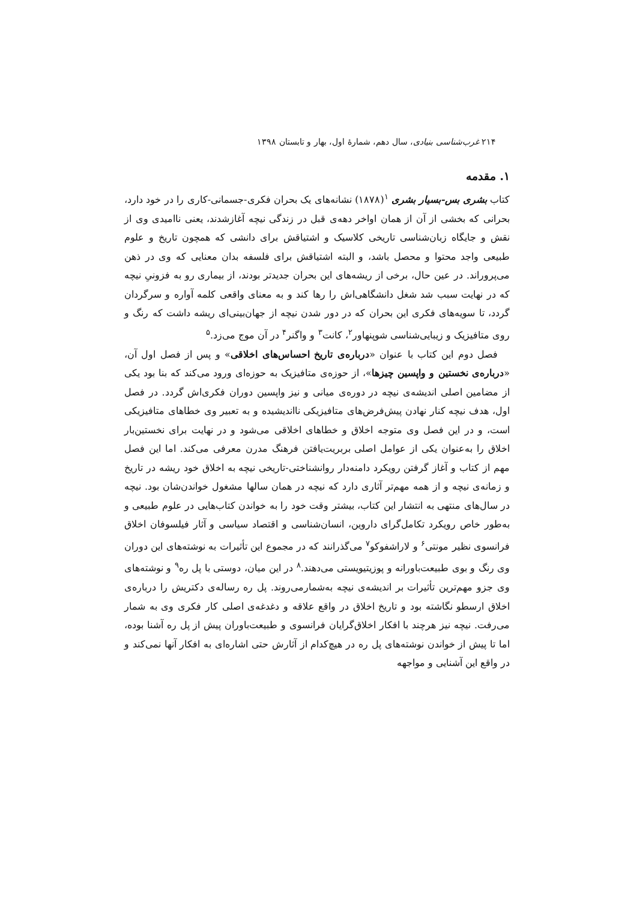۲۱۴ غرب‌شناسی بنیادی، سال دهم، شمارهٔ اول، بهار و تابستان ۱۳۹۸
۱. مقدمه
کتاب بشری بس-بسیار بشری <sup>۱</sup>(۱۸۷۸) نشانه‌های یک بحران فکری-جسمانی-کاری را در خود دارد، بحرانی که بخشی از آن از همان اواخر دهه‌ی قبل در زندگی نیچه آغازشدند، یعنی ناامیدی وی از نقش و جایگاه زبان‌شناسی تاریخی کلاسیک و اشتیاقش برای دانشی که همچون تاریخ و علوم طبیعی واجد محتوا و محصل باشد، و البته اشتیاقش برای فلسفه بدان معنایی که وی در ذهن می‌پروراند. در عین حال، برخی از ریشه‌های این بحران جدیدتر بودند، از بیماری رو به فزونیِ نیچه که در نهایت سبب شد شغل دانشگاهی‌اش را رها کند و به معنای واقعی کلمه آواره و سرگردان گردد، تا سویه‌های فکری این بحران که در دور شدن نیچه از جهان‌بینی‌ای ریشه داشت که رنگ و روی متافیزیک و زیبایی‌شناسی شوپنهاور<sup>۲</sup>، کانت<sup>۳</sup> و واگنر<sup>۴</sup> در آن موج می‌زد.<sup>۵</sup>
فصل دوم این کتاب با عنوان «درباره‌ی تاریخ احساس‌های اخلاقی» و پس از فصل اول آن، «درباره‌ی نخستین و واپسین چیزها»، از حوزه‌ی متافیزیک به حوزه‌ای ورود می‌کند که بنا بود یکی از مضامین اصلی اندیشه‌ی نیچه در دوره‌ی میانی و نیز واپسین دوران فکری‌اش گردد. در فصل اول، هدف نیچه کنار نهادن پیش‌فرض‌های متافیزیکی نااندیشیده و به تعبیر وی خطاهای متافیزیکی است، و در این فصل وی متوجه اخلاق و خطاهای اخلاقی می‌شود و در نهایت برای نخستین‌بار اخلاق را به‌عنوان یکی از عوامل اصلی بربریت‌یافتن فرهنگ مدرن معرفی می‌کند. اما این فصل مهم از کتاب و آغاز گرفتن رویکرد دامنه‌دار روانشناختی-تاریخی نیچه به اخلاق خود ریشه در تاریخ و زمانه‌ی نیچه و از همه مهم‌تر آثاری دارد که نیچه در همان سالها مشغول خواندن‌شان بود. نیچه در سال‌های منتهی به انتشار این کتاب، بیشتر وقت خود را به خواندن کتاب‌هایی در علوم طبیعی و به‌طور خاص رویکرد تکامل‌گرای داروین، انسان‌شناسی و اقتصاد سیاسی و آثار فیلسوفان اخلاق فرانسوی نظیر مونتی<sup>۶</sup> و لاراشفوکو<sup>۷</sup> می‌گذرانند که در مجموع این تأثیرات به نوشته‌های این دوران وی رنگ و بوی طبیعت‌باورانه و پوزیتیویستی می‌دهند.<sup>۸</sup> در این میان، دوستی با پل ره<sup>۹</sup> و نوشته‌های وی جزو مهم‌ترین تأثیرات بر اندیشه‌ی نیچه به‌شمارمی‌روند. پل ره رساله‌ی دکتریش را درباره‌ی اخلاق ارسطو نگاشته بود و تاریخ اخلاق در واقع علاقه و دغدغه‌ی اصلی کار فکری وی به شمار می‌رفت. نیچه نیز هرچند با افکار اخلاق‌گرایان فرانسوی و طبیعت‌باوران پیش از پل ره آشنا بوده، اما تا پیش از خواندن نوشته‌های پل ره در هیچ‌کدام از آثارش حتی اشاره‌ای به افکار آنها نمی‌کند و در واقع این آشنایی و مواجهه